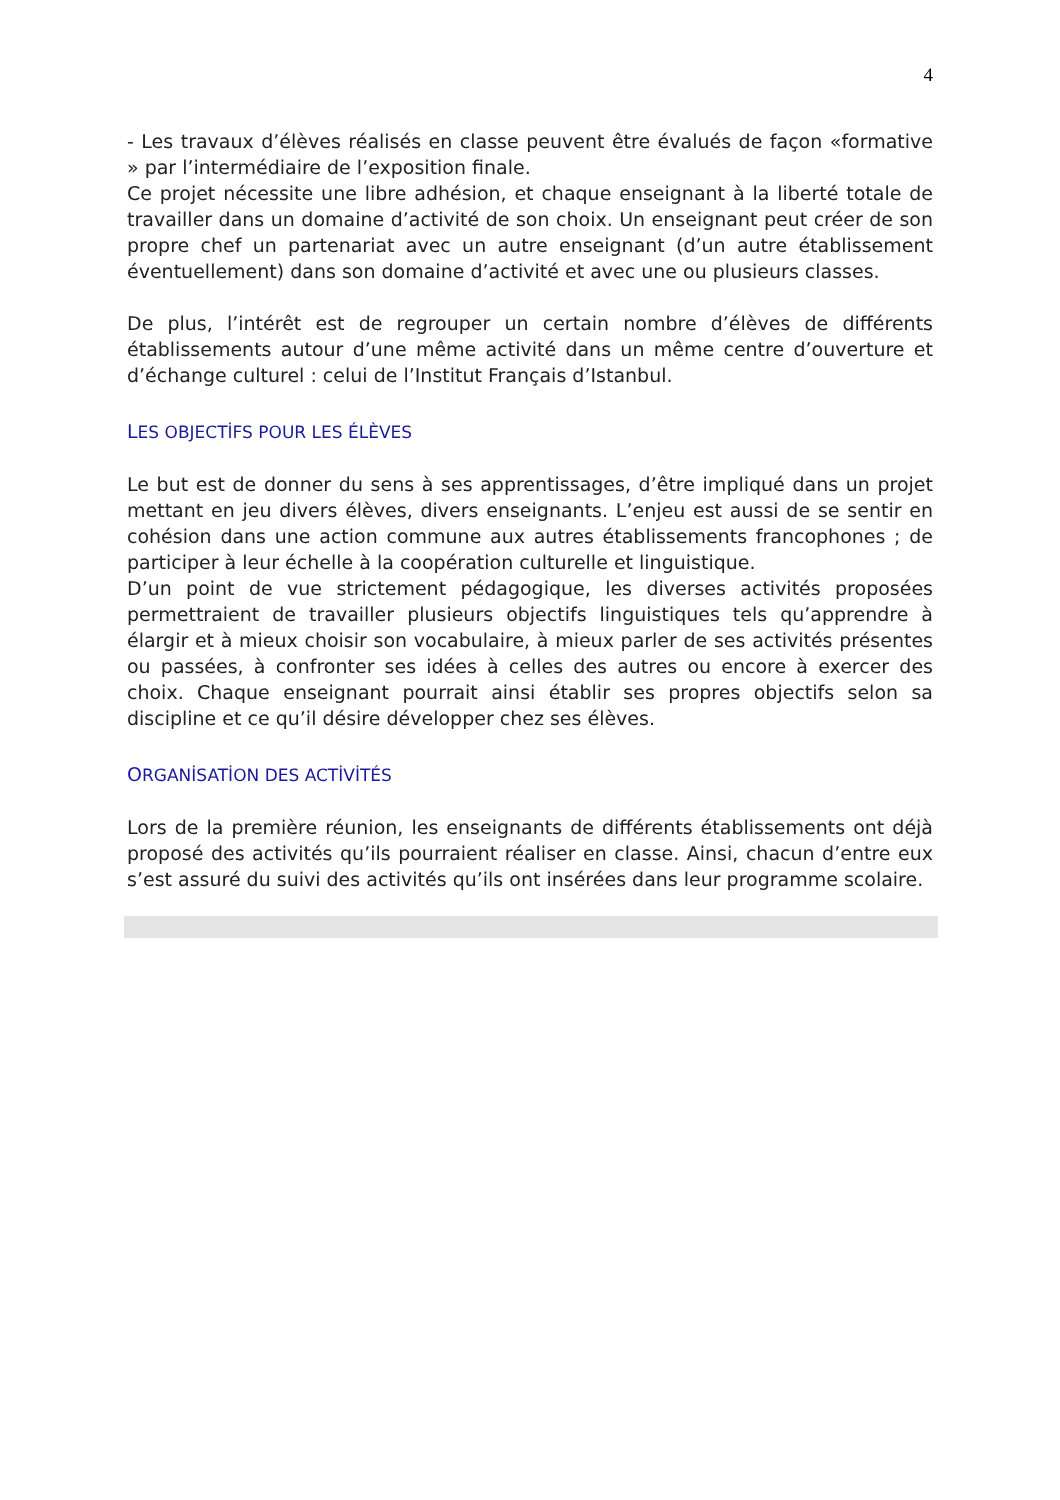4
- Les travaux d’élèves réalisés en classe peuvent être évalués de façon «formative » par l’intermédiaire de l’exposition finale.
Ce projet nécessite une libre adhésion, et chaque enseignant à la liberté totale de travailler dans un domaine d’activité de son choix. Un enseignant peut créer de son propre chef un partenariat avec un autre enseignant (d’un autre établissement éventuellement) dans son domaine d’activité et avec une ou plusieurs classes.
De plus, l’intérêt est de regrouper un certain nombre d’élèves de différents établissements autour d’une même activité dans un même centre d’ouverture et d’échange culturel : celui de l’Institut Français d’Istanbul.
LES OBJECTİFS POUR LES ÉLÈVES
Le but est de donner du sens à ses apprentissages, d’être impliqué dans un projet mettant en jeu divers élèves, divers enseignants. L’enjeu est aussi de se sentir en cohésion dans une action commune aux autres établissements francophones ; de participer à leur échelle à la coopération culturelle et linguistique.
D’un point de vue strictement pédagogique, les diverses activités proposées permettraient de travailler plusieurs objectifs linguistiques tels qu’apprendre à élargir et à mieux choisir son vocabulaire, à mieux parler de ses activités présentes ou passées, à confronter ses idées à celles des autres ou encore à exercer des choix. Chaque enseignant pourrait ainsi établir ses propres objectifs selon sa discipline et ce qu’il désire développer chez ses élèves.
ORGANİSATİON DES ACTİVİTÉS
Lors de la première réunion, les enseignants de différents établissements ont déjà proposé des activités qu’ils pourraient réaliser en classe. Ainsi, chacun d’entre eux s’est assuré du suivi des activités qu’ils ont insérées dans leur programme scolaire.